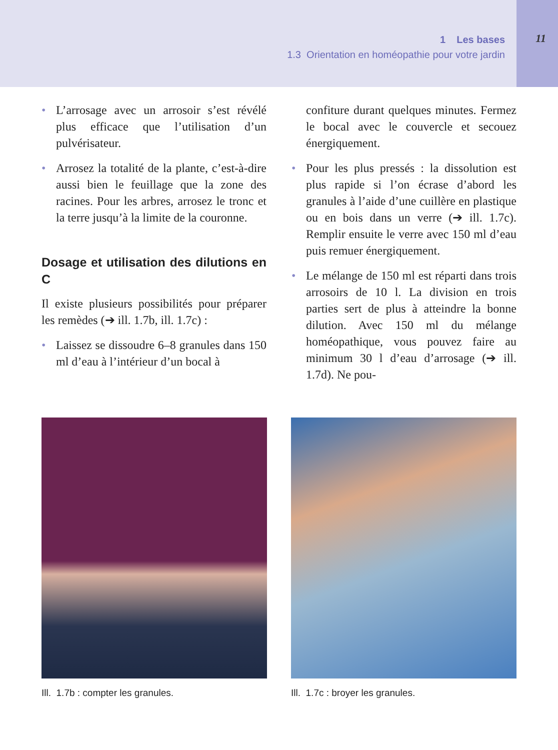1 Les bases
1.3 Orientation en homéopathie pour votre jardin
11
• L’arrosage avec un arrosoir s’est révélé plus efficace que l’utilisation d’un pulvérisateur.
• Arrosez la totalité de la plante, c’est-à-dire aussi bien le feuillage que la zone des racines. Pour les arbres, arrosez le tronc et la terre jusqu’à la limite de la couronne.
Dosage et utilisation des dilutions en C
Il existe plusieurs possibilités pour préparer les remèdes (➔ ill. 1.7b, ill. 1.7c) :
• Laissez se dissoudre 6–8 granules dans 150 ml d’eau à l’intérieur d’un bocal à
confiture durant quelques minutes. Fermez le bocal avec le couvercle et secouez énergiquement.
• Pour les plus pressés : la dissolution est plus rapide si l’on écrase d’abord les granules à l’aide d’une cuillère en plastique ou en bois dans un verre (➔ ill. 1.7c). Remplir ensuite le verre avec 150 ml d’eau puis remuer énergiquement.
• Le mélange de 150 ml est réparti dans trois arrosoirs de 10 l. La division en trois parties sert de plus à atteindre la bonne dilution. Avec 150 ml du mélange homéopathique, vous pouvez faire au minimum 30 l d’eau d’arrosage (➔ ill. 1.7d). Ne pou-
Ill. 1.7b : compter les granules. Ill. 1.7c : broyer les granules.